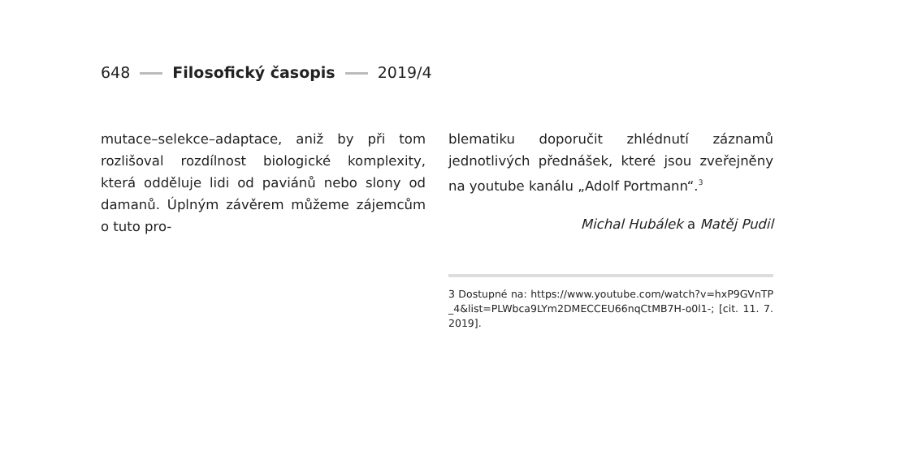648 Filosofický časopis 2019/4
mutace–selekce–adaptace, aniž by při tom rozlišoval rozdílnost biologické komplexity, která odděluje lidi od paviánů nebo slony od damanů. Úplným závěrem můžeme zájemcům o tuto pro-
blematiku doporučit zhlédnutí záznamů jednotlivých přednášek, které jsou zveřejněny na youtube kanálu „Adolf Portmann“.<sup>3</sup>
Michal Hubálek a Matěj Pudil
3 Dostupné na: https://www.youtube.com/watch?v=hxP9GVnTP_4&list=PLWbca9LYm2DMECCEU66nqCtMB7H-o0l1-; [cit. 11. 7. 2019].